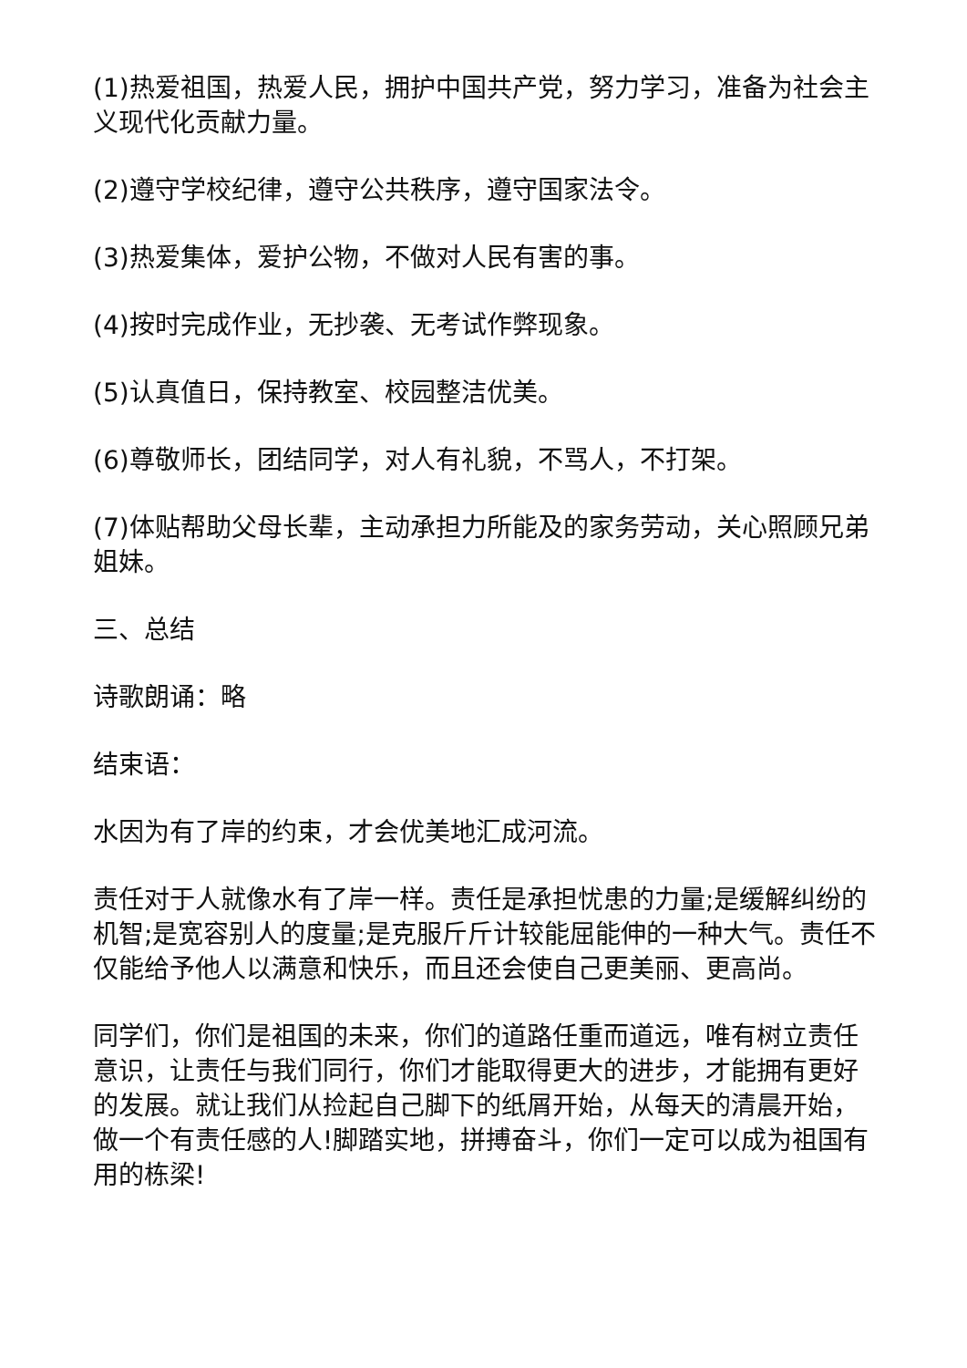(1)热爱祖国，热爱人民，拥护中国共产党，努力学习，准备为社会主义现代化贡献力量。
(2)遵守学校纪律，遵守公共秩序，遵守国家法令。
(3)热爱集体，爱护公物，不做对人民有害的事。
(4)按时完成作业，无抄袭、无考试作弊现象。
(5)认真值日，保持教室、校园整洁优美。
(6)尊敬师长，团结同学，对人有礼貌，不骂人，不打架。
(7)体贴帮助父母长辈，主动承担力所能及的家务劳动，关心照顾兄弟姐妹。
三、总结
诗歌朗诵：略
结束语：
水因为有了岸的约束，才会优美地汇成河流。
责任对于人就像水有了岸一样。责任是承担忧患的力量;是缓解纠纷的机智;是宽容别人的度量;是克服斤斤计较能屈能伸的一种大气。责任不仅能给予他人以满意和快乐，而且还会使自己更美丽、更高尚。
同学们，你们是祖国的未来，你们的道路任重而道远，唯有树立责任意识，让责任与我们同行，你们才能取得更大的进步，才能拥有更好的发展。就让我们从捡起自己脚下的纸屑开始，从每天的清晨开始，做一个有责任感的人!脚踏实地，拼搏奋斗，你们一定可以成为祖国有用的栋梁!